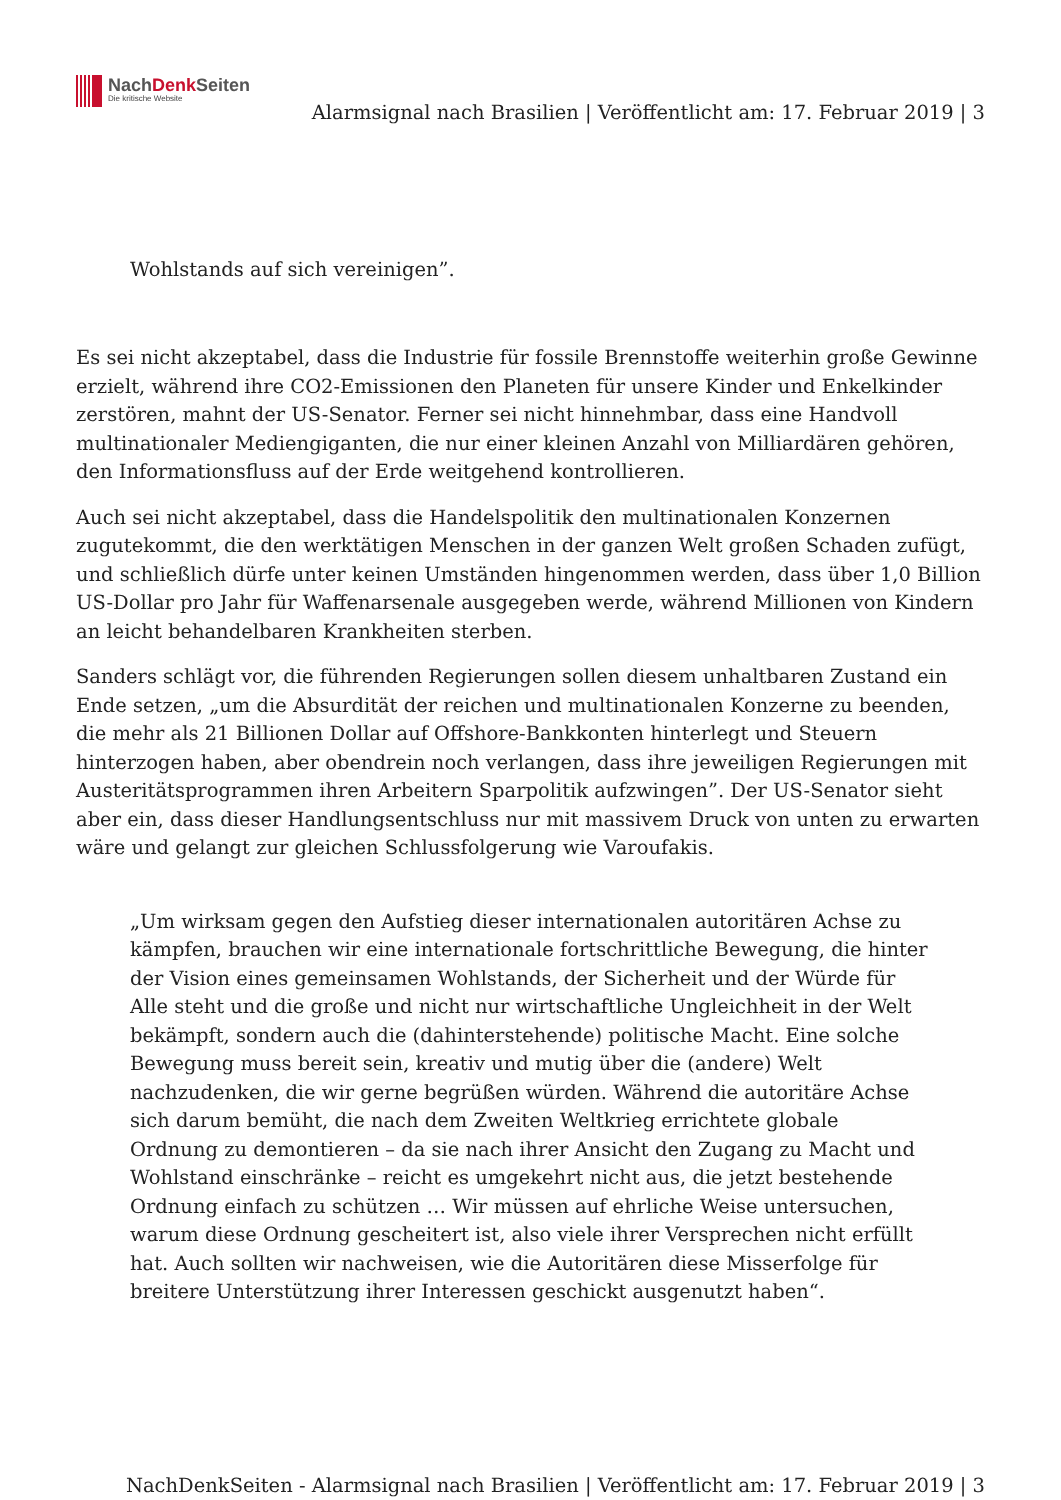NachDenk Seiten
Die kritische Website
Alarmsignal nach Brasilien | Veröffentlicht am: 17. Februar 2019 | 3
Wohlstands auf sich vereinigen”.
Es sei nicht akzeptabel, dass die Industrie für fossile Brennstoffe weiterhin große Gewinne erzielt, während ihre CO2-Emissionen den Planeten für unsere Kinder und Enkelkinder zerstören, mahnt der US-Senator. Ferner sei nicht hinnehmbar, dass eine Handvoll multinationaler Mediengiganten, die nur einer kleinen Anzahl von Milliardären gehören, den Informationsfluss auf der Erde weitgehend kontrollieren.
Auch sei nicht akzeptabel, dass die Handelspolitik den multinationalen Konzernen zugutekommt, die den werktätigen Menschen in der ganzen Welt großen Schaden zufügt, und schließlich dürfe unter keinen Umständen hingenommen werden, dass über 1,0 Billion US-Dollar pro Jahr für Waffenarsenale ausgegeben werde, während Millionen von Kindern an leicht behandelbaren Krankheiten sterben.
Sanders schlägt vor, die führenden Regierungen sollen diesem unhaltbaren Zustand ein Ende setzen, „um die Absurdität der reichen und multinationalen Konzerne zu beenden, die mehr als 21 Billionen Dollar auf Offshore-Bankkonten hinterlegt und Steuern hinterzogen haben, aber obendrein noch verlangen, dass ihre jeweiligen Regierungen mit Austeritätsprogrammen ihren Arbeitern Sparpolitik aufzwingen”. Der US-Senator sieht aber ein, dass dieser Handlungsentschluss nur mit massivem Druck von unten zu erwarten wäre und gelangt zur gleichen Schlussfolgerung wie Varoufakis.
„Um wirksam gegen den Aufstieg dieser internationalen autoritären Achse zu kämpfen, brauchen wir eine internationale fortschrittliche Bewegung, die hinter der Vision eines gemeinsamen Wohlstands, der Sicherheit und der Würde für Alle steht und die große und nicht nur wirtschaftliche Ungleichheit in der Welt bekämpft, sondern auch die (dahinterstehende) politische Macht. Eine solche Bewegung muss bereit sein, kreativ und mutig über die (andere) Welt nachzudenken, die wir gerne begrüßen würden. Während die autoritäre Achse sich darum bemüht, die nach dem Zweiten Weltkrieg errichtete globale Ordnung zu demontieren – da sie nach ihrer Ansicht den Zugang zu Macht und Wohlstand einschränke – reicht es umgekehrt nicht aus, die jetzt bestehende Ordnung einfach zu schützen … Wir müssen auf ehrliche Weise untersuchen, warum diese Ordnung gescheitert ist, also viele ihrer Versprechen nicht erfüllt hat. Auch sollten wir nachweisen, wie die Autoritären diese Misserfolge für breitere Unterstützung ihrer Interessen geschickt ausgenutzt haben“.
NachDenkSeiten - Alarmsignal nach Brasilien | Veröffentlicht am: 17. Februar 2019 | 3